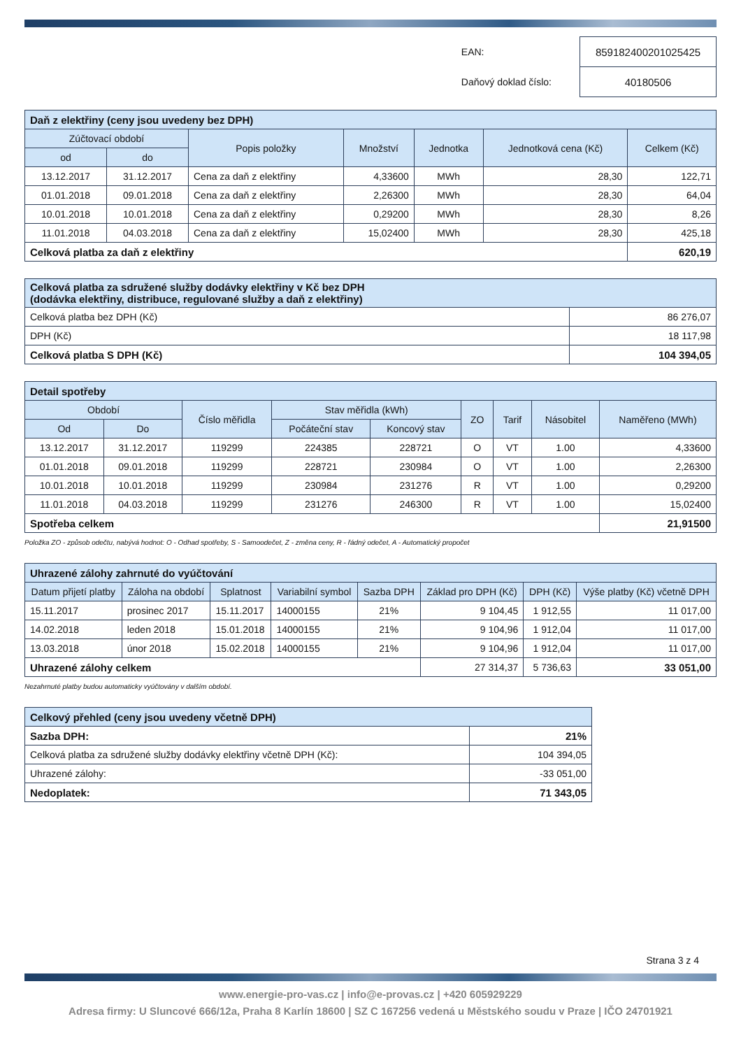| EAN: | 859182400201025425 |
| Daňový doklad číslo: | 40180506 |
| Daň z elektřiny (ceny jsou uvedeny bez DPH) | | | | | | |
| Zúčtovací období | | Popis položky | Množství | Jednotka | Jednotková cena (Kč) | Celkem (Kč) |
| od | do | | | | | |
| 13.12.2017 | 31.12.2017 | Cena za daň z elektřiny | 4,33600 | MWh | 28,30 | 122,71 |
| 01.01.2018 | 09.01.2018 | Cena za daň z elektřiny | 2,26300 | MWh | 28,30 | 64,04 |
| 10.01.2018 | 10.01.2018 | Cena za daň z elektřiny | 0,29200 | MWh | 28,30 | 8,26 |
| 11.01.2018 | 04.03.2018 | Cena za daň z elektřiny | 15,02400 | MWh | 28,30 | 425,18 |
| Celková platba za daň z elektřiny | | | | | | 620,19 |
| Celková platba za sdružené služby dodávky elektřiny v Kč bez DPH (dodávka elektřiny, distribuce, regulované služby a daň z elektřiny) | |
| Celková platba bez DPH (Kč) | 86 276,07 |
| DPH (Kč) | 18 117,98 |
| Celková platba S DPH (Kč) | 104 394,05 |
| Detail spotřeby | | | | | | | | |
| Období | | Číslo měřidla | Stav měřidla (kWh) | | ZO | Tarif | Násobitel | Naměřeno (MWh) |
| Od | Do | | Počáteční stav | Koncový stav | | | | |
| 13.12.2017 | 31.12.2017 | 119299 | 224385 | 228721 | O | VT | 1.00 | 4,33600 |
| 01.01.2018 | 09.01.2018 | 119299 | 228721 | 230984 | O | VT | 1.00 | 2,26300 |
| 10.01.2018 | 10.01.2018 | 119299 | 230984 | 231276 | R | VT | 1.00 | 0,29200 |
| 11.01.2018 | 04.03.2018 | 119299 | 231276 | 246300 | R | VT | 1.00 | 15,02400 |
| Spotřeba celkem | | | | | | | | 21,91500 |
Položka ZO - způsob odečtu, nabývá hodnot: O - Odhad spotřeby, S - Samoodečet, Z - změna ceny, R - řádný odečet, A - Automatický propočet
| Uhrazené zálohy zahrnuté do vyúčtování | | | | | | | |
| Datum přijetí platby | Záloha na období | Splatnost | Variabilní symbol | Sazba DPH | Základ pro DPH (Kč) | DPH (Kč) | Výše platby (Kč) včetně DPH |
| 15.11.2017 | prosinec 2017 | 15.11.2017 | 14000155 | 21% | 9 104,45 | 1 912,55 | 11 017,00 |
| 14.02.2018 | leden 2018 | 15.01.2018 | 14000155 | 21% | 9 104,96 | 1 912,04 | 11 017,00 |
| 13.03.2018 | únor 2018 | 15.02.2018 | 14000155 | 21% | 9 104,96 | 1 912,04 | 11 017,00 |
| Uhrazené zálohy celkem | | | | | 27 314,37 | 5 736,63 | 33 051,00 |
Nezahrnuté platby budou automaticky vyúčtovány v dalším období.
| Celkový přehled (ceny jsou uvedeny včetně DPH) | |
| Sazba DPH: | 21% |
| Celková platba za sdružené služby dodávky elektřiny včetně DPH (Kč): | 104 394,05 |
| Uhrazené zálohy: | -33 051,00 |
| Nedoplatek: | 71 343,05 |
Strana 3 z 4
www.energie-pro-vas.cz | info@e-provas.cz | +420 605929229
Adresa firmy: U Sluncové 666/12a, Praha 8 Karlín 18600 | SZ C 167256 vedená u Městského soudu v Praze | IČO 24701921